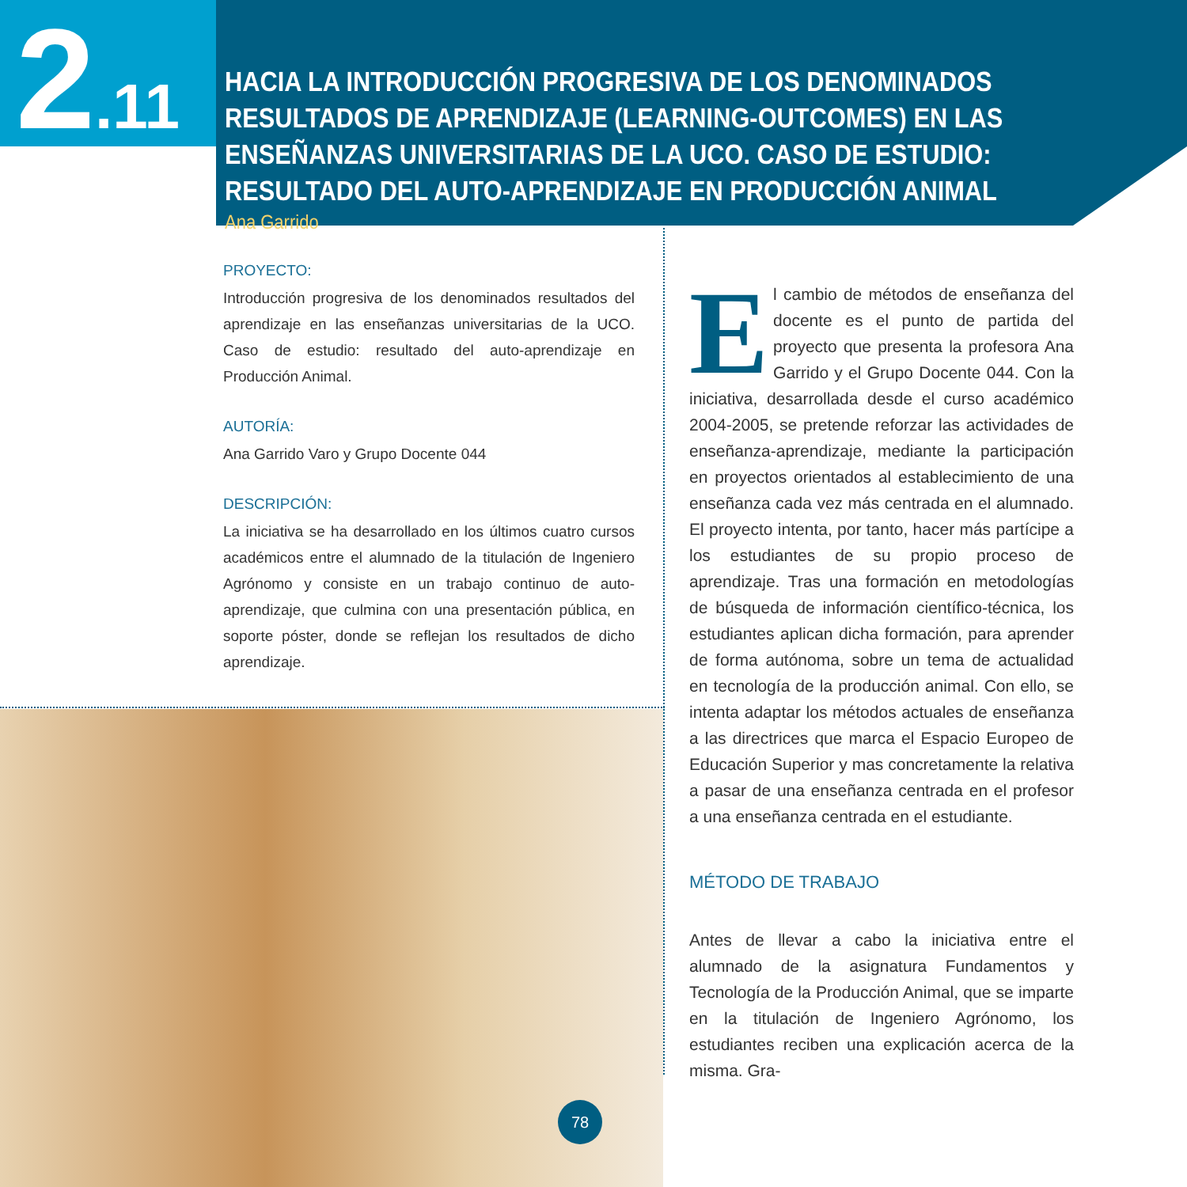2.11
HACIA LA INTRODUCCIÓN PROGRESIVA DE LOS DENOMINADOS RESULTADOS DE APRENDIZAJE (LEARNING-OUTCOMES) EN LAS ENSEÑANZAS UNIVERSITARIAS DE LA UCO. CASO DE ESTUDIO: RESULTADO DEL AUTO-APRENDIZAJE EN PRODUCCIÓN ANIMAL
Ana Garrido
PROYECTO:
Introducción progresiva de los denominados resultados del aprendizaje en las enseñanzas universitarias de la UCO. Caso de estudio: resultado del auto-aprendizaje en Producción Animal.
AUTORÍA:
Ana Garrido Varo y Grupo Docente 044
DESCRIPCIÓN:
La iniciativa se ha desarrollado en los últimos cuatro cursos académicos entre el alumnado de la titulación de Ingeniero Agrónomo y consiste en un trabajo continuo de auto-aprendizaje, que culmina con una presentación pública, en soporte póster, donde se reflejan los resultados de dicho aprendizaje.
El cambio de métodos de enseñanza del docente es el punto de partida del proyecto que presenta la profesora Ana Garrido y el Grupo Docente 044. Con la iniciativa, desarrollada desde el curso académico 2004-2005, se pretende reforzar las actividades de enseñanza-aprendizaje, mediante la participación en proyectos orientados al establecimiento de una enseñanza cada vez más centrada en el alumnado. El proyecto intenta, por tanto, hacer más partícipe a los estudiantes de su propio proceso de aprendizaje. Tras una formación en metodologías de búsqueda de información científico-técnica, los estudiantes aplican dicha formación, para aprender de forma autónoma, sobre un tema de actualidad en tecnología de la producción animal. Con ello, se intenta adaptar los métodos actuales de enseñanza a las directrices que marca el Espacio Europeo de Educación Superior y mas concretamente la relativa a pasar de una enseñanza centrada en el profesor a una enseñanza centrada en el estudiante.
MÉTODO DE TRABAJO
Antes de llevar a cabo la iniciativa entre el alumnado de la asignatura Fundamentos y Tecnología de la Producción Animal, que se imparte en la titulación de Ingeniero Agrónomo, los estudiantes reciben una explicación acerca de la misma. Gra-
78